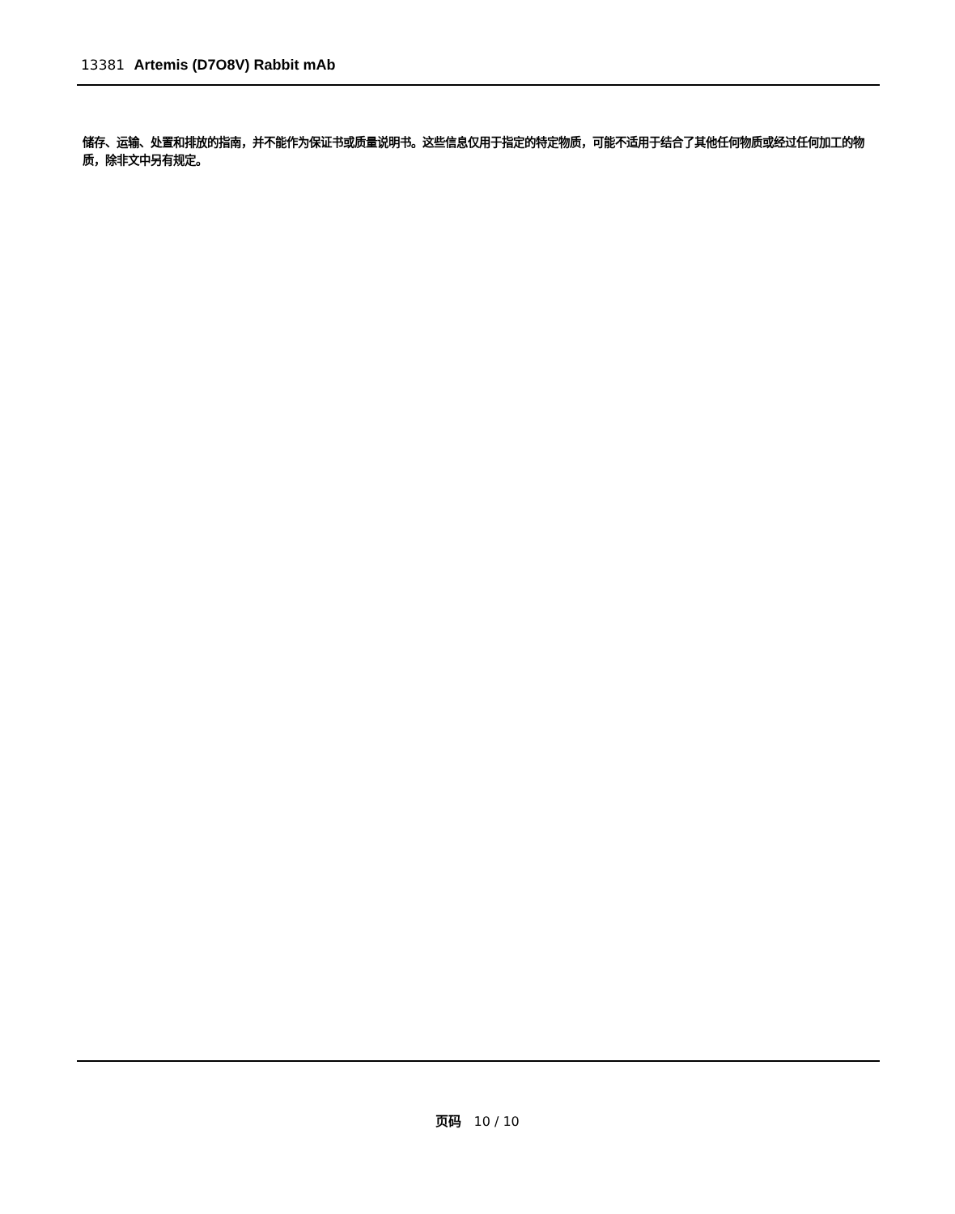13381 Artemis (D7O8V) Rabbit mAb
储存、运输、处置和排放的指南，并不能作为保证书或质量说明书。这些信息仅用于指定的特定物质，可能不适用于结合了其他任何物质或经过任何加工的物质，除非文中另有规定。
页码 10 / 10